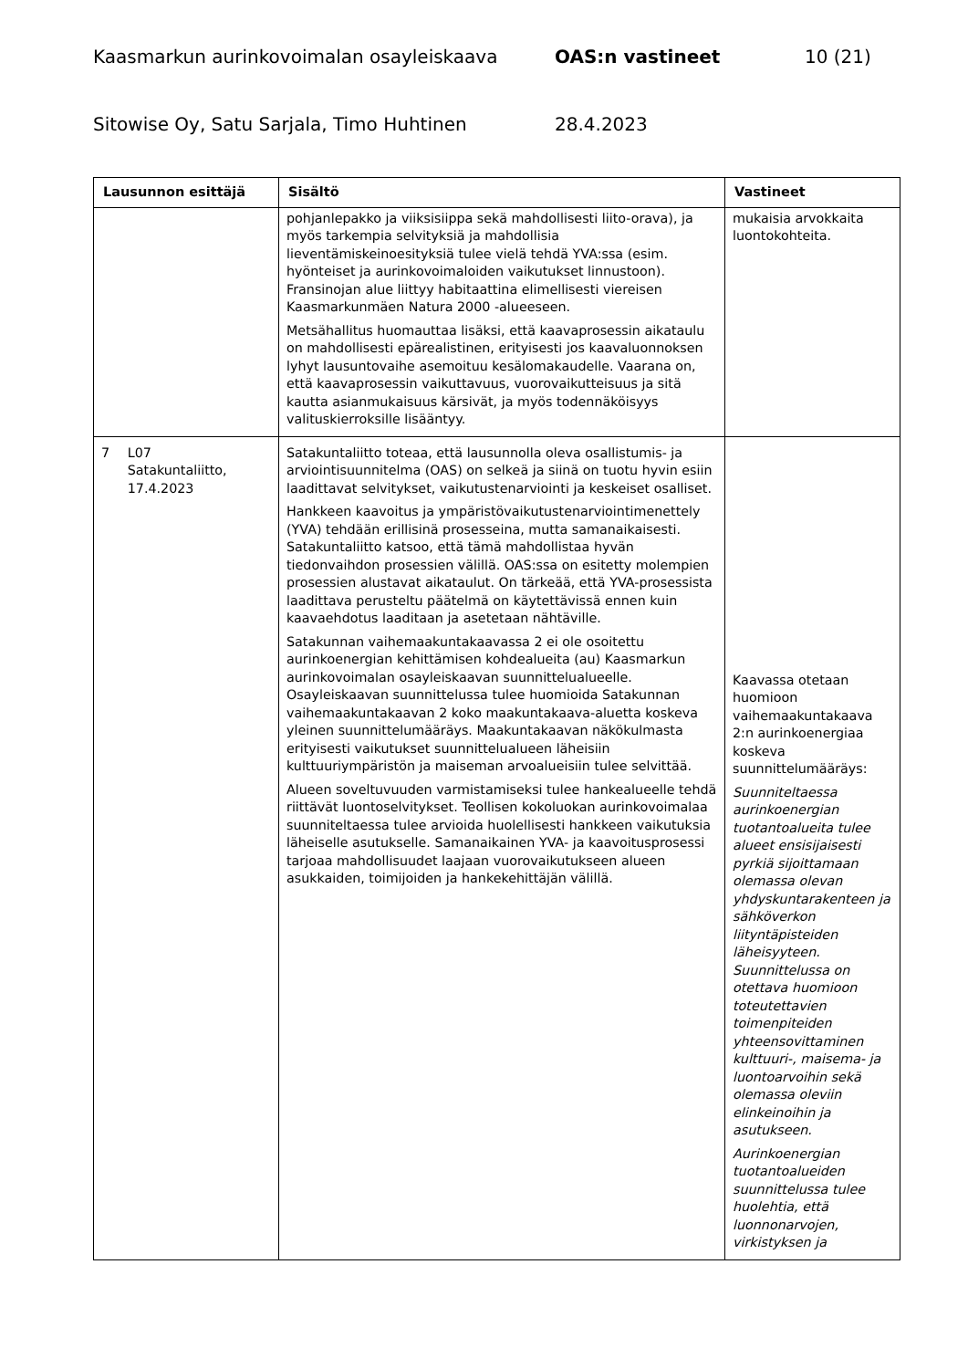Kaasmarkun aurinkovoimalan osayleiskaava OAS:n vastineet 10 (21)
Sitowise Oy, Satu Sarjala, Timo Huhtinen 28.4.2023
| Lausunnon esittäjä | Sisältö | Vastineet |
| --- | --- | --- |
| | pohjanlepakko ja viiksisiippa sekä mahdollisesti liito-orava), ja myös tarkempia selvityksiä ja mahdollisia lieventämiskeinoesityksiä tulee vielä tehdä YVA:ssa (esim. hyönteiset ja aurinkovoimaloiden vaikutukset linnustoon). Fransinojan alue liittyy habitaattina elimellisesti viereisen Kaasmarkunmäen Natura 2000 -alueeseen. Metsähallitus huomauttaa lisäksi, että kaavaprosessin aikataulu on mahdollisesti epärealistinen, erityisesti jos kaavaluonnoksen lyhyt lausuntovaihe asemoituu kesälomakaudelle. Vaarana on, että kaavaprosessin vaikuttavuus, vuorovaikutteisuus ja sitä kautta asianmukaisuus kärsivät, ja myös todennäköisyys valituskierroksille lisääntyy. | mukaisia arvokkaita luontokohteita. |
| 7 L07 Satakuntaliitto, 17.4.2023 | Satakuntaliitto toteaa, että lausunnolla oleva osallistumis- ja arviointisuunnitelma (OAS) on selkeä ja siinä on tuotu hyvin esiin laadittavat selvitykset, vaikutustenarviointi ja keskeiset osalliset. Hankkeen kaavoitus ja ympäristövaikutustenarviointimenettely (YVA) tehdään erillisinä prosesseina, mutta samanaikaisesti. Satakuntaliitto katsoo, että tämä mahdollistaa hyvän tiedonvaihdon prosessien välillä. OAS:ssa on esitetty molempien prosessien alustavat aikataulut. On tärkeää, että YVA-prosessista laadittava perusteltu päätelmä on käytettävissä ennen kuin kaavaehdotus laaditaan ja asetetaan nähtäville. Satakunnan vaihemaakuntakaavassa 2 ei ole osoitettu aurinkoenergian kehittämisen kohdealueita (au) Kaasmarkun aurinkovoimalan osayleiskaavan suunnittelualueelle. Osayleiskaavan suunnittelussa tulee huomioida Satakunnan vaihemaakuntakaavan 2 koko maakuntakaava-aluetta koskeva yleinen suunnittelumääräys. Maakuntakaavan näkökulmasta erityisesti vaikutukset suunnittelualueen läheisiin kulttuuriympäristön ja maiseman arvoalueisiin tulee selvittää. Alueen soveltuvuuden varmistamiseksi tulee hankealueelle tehdä riittävät luontoselvitykset. Teollisen kokoluokan aurinkovoimalaa suunniteltaessa tulee arvioida huolellisesti hankkeen vaikutuksia läheiselle asutukselle. Samanaikainen YVA- ja kaavoitusprosessi tarjoaa mahdollisuudet laajaan vuorovaikutukseen alueen asukkaiden, toimijoiden ja hankekehittäjän välillä. | Kaavassa otetaan huomioon vaihemaakuntakaava 2:n aurinkoenergiaa koskeva suunnittelumääräys: Suunniteltaessa aurinkoenergian tuotantoalueita tulee alueet ensisijaisesti pyrkiä sijoittamaan olemassa olevan yhdyskuntarakenteen ja sähköverkon liityntäpisteiden läheisyyteen. Suunnittelussa on otettava huomioon toteutettavien toimenpiteiden yhteensovittaminen kulttuuri-, maisema- ja luontoarvoihin sekä olemassa oleviin elinkeinoihin ja asutukseen. Aurinkoenergian tuotantoalueiden suunnittelussa tulee huolehtia, että luonnonarvojen, virkistyksen ja |